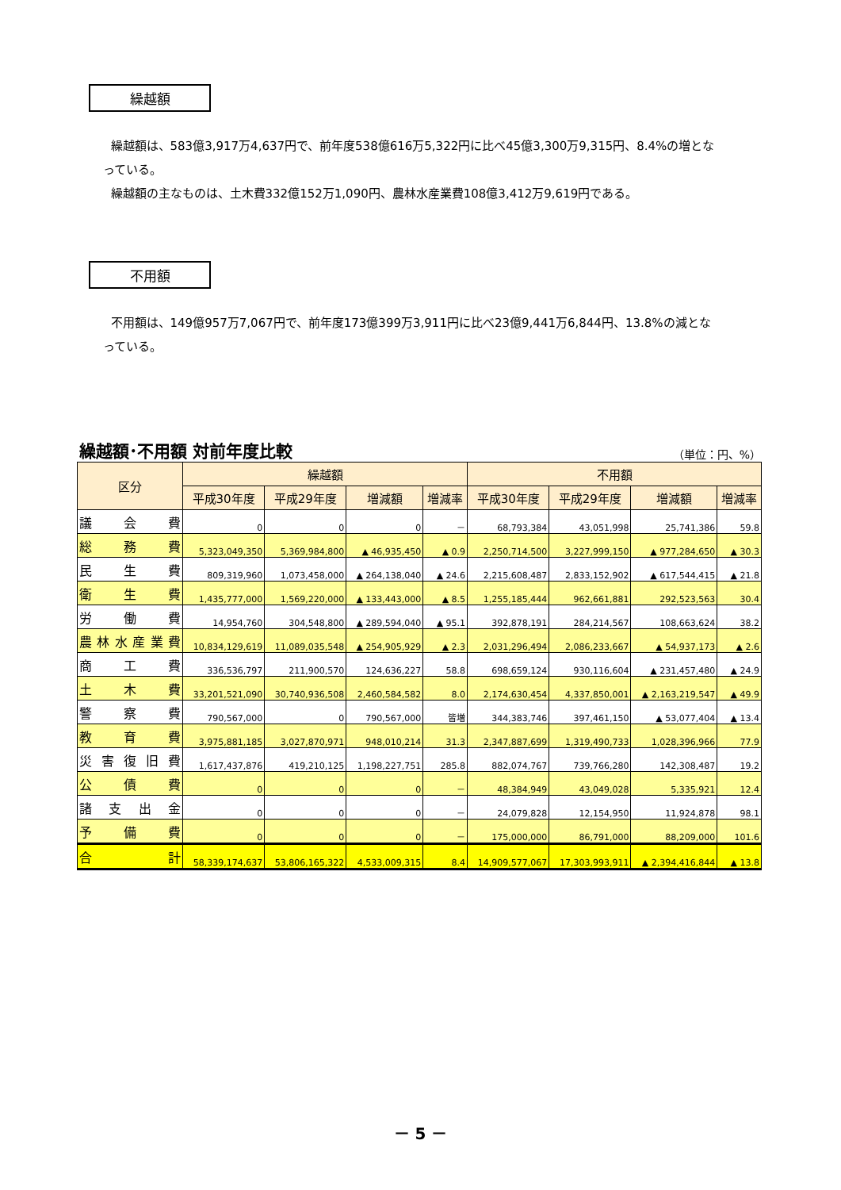繰越額
繰越額は、583億3,917万4,637円で、前年度538億616万5,322円に比べ45億3,300万9,315円、8.4%の増となっている。
繰越額の主なものは、土木費332億152万1,090円、農林水産業費108億3,412万9,619円である。
不用額
不用額は、149億957万7,067円で、前年度173億399万3,911円に比べ23億9,441万6,844円、13.8%の減となっている。
繰越額･不用額 対前年度比較 （単位：円、%）
| 区分 | 繰越額 | | | | 不用額 | | | |
| --- | --- | --- | --- | --- | --- | --- | --- | --- |
| | 平成30年度 | 平成29年度 | 増減額 | 増減率 | 平成30年度 | 平成29年度 | 増減額 | 増減率 |
| 議会費 | 0 | 0 | 0 | － | 68,793,384 | 43,051,998 | 25,741,386 | 59.8 |
| 総務費 | 5,323,049,350 | 5,369,984,800 | ▲ 46,935,450 | ▲ 0.9 | 2,250,714,500 | 3,227,999,150 | ▲ 977,284,650 | ▲ 30.3 |
| 民生費 | 809,319,960 | 1,073,458,000 | ▲ 264,138,040 | ▲ 24.6 | 2,215,608,487 | 2,833,152,902 | ▲ 617,544,415 | ▲ 21.8 |
| 衛生費 | 1,435,777,000 | 1,569,220,000 | ▲ 133,443,000 | ▲ 8.5 | 1,255,185,444 | 962,661,881 | 292,523,563 | 30.4 |
| 労働費 | 14,954,760 | 304,548,800 | ▲ 289,594,040 | ▲ 95.1 | 392,878,191 | 284,214,567 | 108,663,624 | 38.2 |
| 農林水産業費 | 10,834,129,619 | 11,089,035,548 | ▲ 254,905,929 | ▲ 2.3 | 2,031,296,494 | 2,086,233,667 | ▲ 54,937,173 | ▲ 2.6 |
| 商工費 | 336,536,797 | 211,900,570 | 124,636,227 | 58.8 | 698,659,124 | 930,116,604 | ▲ 231,457,480 | ▲ 24.9 |
| 土木費 | 33,201,521,090 | 30,740,936,508 | 2,460,584,582 | 8.0 | 2,174,630,454 | 4,337,850,001 | ▲ 2,163,219,547 | ▲ 49.9 |
| 警察費 | 790,567,000 | 0 | 790,567,000 | 皆増 | 344,383,746 | 397,461,150 | ▲ 53,077,404 | ▲ 13.4 |
| 教育費 | 3,975,881,185 | 3,027,870,971 | 948,010,214 | 31.3 | 2,347,887,699 | 1,319,490,733 | 1,028,396,966 | 77.9 |
| 災害復旧費 | 1,617,437,876 | 419,210,125 | 1,198,227,751 | 285.8 | 882,074,767 | 739,766,280 | 142,308,487 | 19.2 |
| 公債費 | 0 | 0 | 0 | － | 48,384,949 | 43,049,028 | 5,335,921 | 12.4 |
| 諸支出金 | 0 | 0 | 0 | － | 24,079,828 | 12,154,950 | 11,924,878 | 98.1 |
| 予備費 | 0 | 0 | 0 | － | 175,000,000 | 86,791,000 | 88,209,000 | 101.6 |
| 合計 | 58,339,174,637 | 53,806,165,322 | 4,533,009,315 | 8.4 | 14,909,577,067 | 17,303,993,911 | ▲ 2,394,416,844 | ▲ 13.8 |
－ 5 －